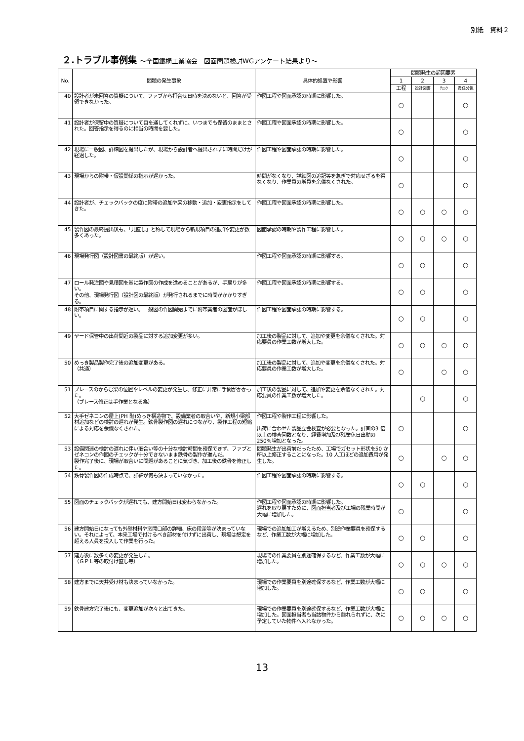別紙　資料２
２.トラブル事例集 ～全国鐵構工業協会　図面問題検討WGアンケート結果より～
| No. | 問題の発生事象 | 具体的処置や影響 | 問題発生の起因要素 | | | |
| --- | --- | --- | --- | --- | --- | --- |
| | | | 1 | 2 | 3 | 4 |
| | | | 工程 | 設計図書 | ﾁｪｯｸ | 責任分担 |
| 40 | 設計者が未回答の質疑について、ファブから打合せ日時を決めないと、回答が受領できなかった。 | 作図工程や図面承認の時期に影響した。 | ○ | | | ○ |
| 41 | 設計者が保留中の質疑について目を通してくれずに、いつまでも保留のままとされた。回答指示を得るのに相当の時間を要した。 | 作図工程や図面承認の時期に影響した。 | ○ | | | ○ |
| 42 | 現場に一般図、詳細図を提出したが、現場から設計者へ提出されずに時間だけが経過した。 | 作図工程や図面承認の時期に影響した。 | ○ | | | ○ |
| 43 | 現場からの附帯・仮設関係の指示が遅かった。 | 時間がなくなり、詳細図の追記等を急ぎで対応せざるを得なくなり、作業員の増員を余儀なくされた。 | ○ | | | ○ |
| 44 | 設計者が、チェックバックの度に附帯の追加や梁の移動・追加・変更指示をしてきた。 | 作図工程や図面承認の時期に影響した。 | ○ | ○ | ○ | ○ |
| 45 | 製作図の最終提出後も、「見直し」と称して現場から新規項目の追加や変更が数多くあった。 | 図面承認の時期や製作工程に影響した。 | ○ | ○ | ○ | ○ |
| 46 | 現場発行図（設計図書の最終版）が遅い。 | 作図工程や図面承認の時期に影響する。 | ○ | ○ | | ○ |
| 47 | ロール発注図や見積図を基に製作図の作成を進めることがあるが、手戻りが多い。 その他、現場発行図（設計図の最終版）が発行されるまでに時間がかかりすぎる。 | 作図工程や図面承認の時期に影響する。 | ○ | ○ | | ○ |
| 48 | 附帯項目に関する指示が遅い。一般図の作図開始までに附帯業者の図面がほしい。 | 作図工程や図面承認の時期に影響する。 | ○ | ○ | | ○ |
| 49 | ヤード保管中の出荷間近の製品に対する追加変更が多い。 | 加工後の製品に対して、追加や変更を余儀なくされた。対応要員の作業工数が増大した。 | ○ | ○ | ○ | ○ |
| 50 | めっき製品製作完了後の追加変更がある。 （共通） | 加工後の製品に対して、追加や変更を余儀なくされた。対応要員の作業工数が増大した。 | ○ | | ○ | ○ |
| 51 | ブレースのからむ梁の位置やレベルの変更が発生し、修正に非常に手間がかかった。 （ブレース修正は手作業となる為） | 加工後の製品に対して、追加や変更を余儀なくされた。対応要員の作業工数が増大した。 | | ○ | | ○ |
| 52 | 大手ゼネコンの屋上(PH 階)めっき構造物で、設備業者の取合いや、新規小梁部材追加などの検討の遅れが発生。鉄骨製作図の遅れにつながり、製作工程の短縮による対応を余儀なくされた。 | 作図工程や製作工程に影響した。 出荷に合わせた製品立会検査が必要となった。計画の3 倍以上の検査回数となり、経費増加及び残業休日出勤の250%増加となった。 | ○ | | | ○ |
| 53 | 設備関連の検討の遅れに伴い取合い等の十分な検討時間を確保できず、ファブとゼネコンの作図のチェックが十分できないまま鉄骨の製作が進んだ。 製作完了後に、現場が取合いに問題があることに気づき、加工後の鉄骨を修正した。 | 問題発生が出荷前だったため、工場でガセット形状を50 か所以上修正することになった。10 人工ほどの追加費用が発生した。 | ○ | | ○ | ○ |
| 54 | 鉄骨製作図の作成時点で、詳細が何も決まっていなかった。 | 作図工程や図面承認の時期に影響する。 | ○ | ○ | | ○ |
| 55 | 図面のチェックバックが遅れても、建方開始日は変わらなかった。 | 作図工程や図面承認の時期に影響した。 遅れを取り戻すために、図面担当者及び工場の残業時間が大幅に増加した。 | ○ | | | ○ |
| 56 | 建方開始日になっても外壁材料や窓開口部の詳細、床の段差等が決まっていない。それによって、本来工場で付けるべき部材を付けずに出荷し、現場は想定を超える人員を投入して作業を行った。 | 現場での追加加工が増えるため、別途作業要員を確保するなど、作業工数が大幅に増加した。 | ○ | ○ | | ○ |
| 57 | 建方後に数多くの変更が発生した。 （ＧＰＬ等の取付け直し等） | 現場での作業要員を別途確保するなど、作業工数が大幅に増加した。 | ○ | ○ | ○ | ○ |
| 58 | 建方までに天井受け材も決まっていなかった。 | 現場での作業要員を別途確保するなど、作業工数が大幅に増加した。 | ○ | ○ | | ○ |
| 59 | 鉄骨建方完了後にも、変更追加が次々と出てきた。 | 現場での作業要員を別途確保するなど、作業工数が大幅に増加した。図面担当者も当該物件から離れられずに、次に予定していた物件へ入れなかった。 | ○ | ○ | ○ | ○ |
13